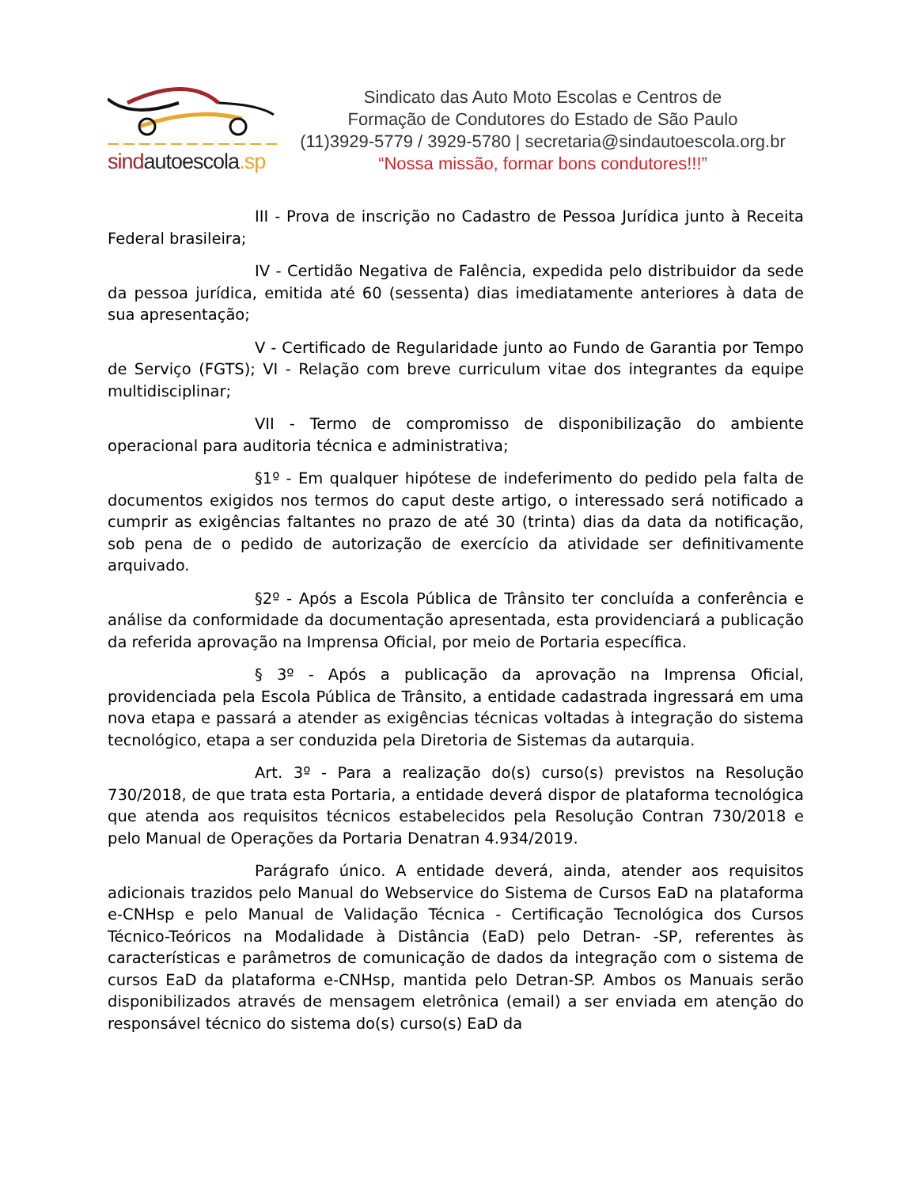sindautoescola.sp
Sindicato das Auto Moto Escolas e Centros de
Formação de Condutores do Estado de São Paulo
(11)3929-5779 / 3929-5780 | secretaria@sindautoescola.org.br
“Nossa missão, formar bons condutores!!!”
III - Prova de inscrição no Cadastro de Pessoa Jurídica junto à Receita Federal brasileira;
IV - Certidão Negativa de Falência, expedida pelo distribuidor da sede da pessoa jurídica, emitida até 60 (sessenta) dias imediatamente anteriores à data de sua apresentação;
V - Certificado de Regularidade junto ao Fundo de Garantia por Tempo de Serviço (FGTS); VI - Relação com breve curriculum vitae dos integrantes da equipe multidisciplinar;
VII - Termo de compromisso de disponibilização do ambiente operacional para auditoria técnica e administrativa;
§1º - Em qualquer hipótese de indeferimento do pedido pela falta de documentos exigidos nos termos do caput deste artigo, o interessado será notificado a cumprir as exigências faltantes no prazo de até 30 (trinta) dias da data da notificação, sob pena de o pedido de autorização de exercício da atividade ser definitivamente arquivado.
§2º - Após a Escola Pública de Trânsito ter concluída a conferência e análise da conformidade da documentação apresentada, esta providenciará a publicação da referida aprovação na Imprensa Oficial, por meio de Portaria específica.
§ 3º - Após a publicação da aprovação na Imprensa Oficial, providenciada pela Escola Pública de Trânsito, a entidade cadastrada ingressará em uma nova etapa e passará a atender as exigências técnicas voltadas à integração do sistema tecnológico, etapa a ser conduzida pela Diretoria de Sistemas da autarquia.
Art. 3º - Para a realização do(s) curso(s) previstos na Resolução 730/2018, de que trata esta Portaria, a entidade deverá dispor de plataforma tecnológica que atenda aos requisitos técnicos estabelecidos pela Resolução Contran 730/2018 e pelo Manual de Operações da Portaria Denatran 4.934/2019.
Parágrafo único. A entidade deverá, ainda, atender aos requisitos adicionais trazidos pelo Manual do Webservice do Sistema de Cursos EaD na plataforma e-CNHsp e pelo Manual de Validação Técnica - Certificação Tecnológica dos Cursos Técnico-Teóricos na Modalidade à Distância (EaD) pelo Detran- -SP, referentes às características e parâmetros de comunicação de dados da integração com o sistema de cursos EaD da plataforma e-CNHsp, mantida pelo Detran-SP. Ambos os Manuais serão disponibilizados através de mensagem eletrônica (email) a ser enviada em atenção do responsável técnico do sistema do(s) curso(s) EaD da